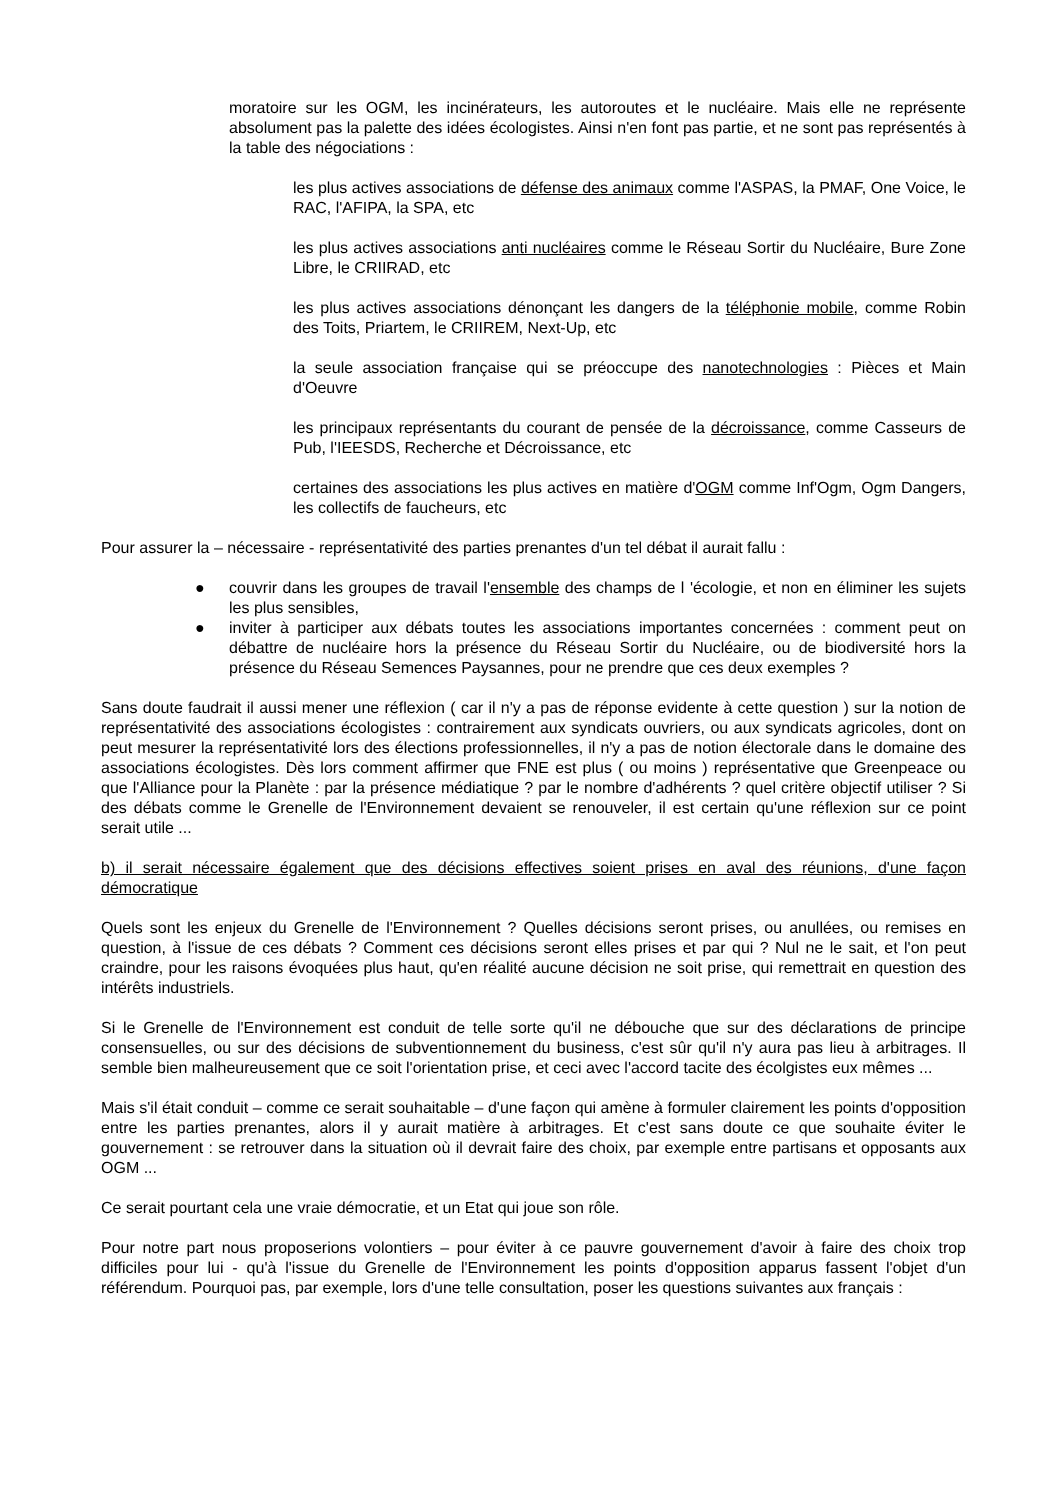moratoire sur les OGM, les incinérateurs, les autoroutes et le nucléaire. Mais elle ne représente absolument pas la palette des idées écologistes. Ainsi n'en font pas partie, et ne sont pas représentés à la table des négociations :
les plus actives associations de défense des animaux comme l'ASPAS, la PMAF, One Voice, le RAC, l'AFIPA, la SPA, etc
les plus actives associations anti nucléaires comme le Réseau Sortir du Nucléaire, Bure Zone Libre, le CRIIRAD, etc
les plus actives associations dénonçant les dangers de la téléphonie mobile, comme Robin des Toits, Priartem, le CRIIREM, Next-Up, etc
la seule association française qui se préoccupe des nanotechnologies : Pièces et Main d'Oeuvre
les principaux représentants du courant de pensée de la décroissance, comme Casseurs de Pub, l'IEESDS, Recherche et Décroissance, etc
certaines des associations les plus actives en matière d'OGM comme Inf'Ogm, Ogm Dangers, les collectifs de faucheurs, etc
Pour assurer la – nécessaire - représentativité des parties prenantes d'un tel débat il aurait fallu :
● couvrir dans les groupes de travail l'ensemble des champs de l 'écologie, et non en éliminer les sujets les plus sensibles,
● inviter à participer aux débats toutes les associations importantes concernées : comment peut on débattre de nucléaire hors la présence du Réseau Sortir du Nucléaire, ou de biodiversité hors la présence du Réseau Semences Paysannes, pour ne prendre que ces deux exemples ?
Sans doute faudrait il aussi mener une réflexion ( car il n'y a pas de réponse evidente à cette question ) sur la notion de représentativité des associations écologistes : contrairement aux syndicats ouvriers, ou aux syndicats agricoles, dont on peut mesurer la représentativité lors des élections professionnelles, il n'y a pas de notion électorale dans le domaine des associations écologistes. Dès lors comment affirmer que FNE est plus ( ou moins ) représentative que Greenpeace ou que l'Alliance pour la Planète : par la présence médiatique ? par le nombre d'adhérents ? quel critère objectif utiliser ? Si des débats comme le Grenelle de l'Environnement devaient se renouveler, il est certain qu'une réflexion sur ce point serait utile ...
b) il serait nécessaire également que des décisions effectives soient prises en aval des réunions, d'une façon démocratique
Quels sont les enjeux du Grenelle de l'Environnement ? Quelles décisions seront prises, ou anullées, ou remises en question, à l'issue de ces débats ? Comment ces décisions seront elles prises et par qui ? Nul ne le sait, et l'on peut craindre, pour les raisons évoquées plus haut, qu'en réalité aucune décision ne soit prise, qui remettrait en question des intérêts industriels.
Si le Grenelle de l'Environnement est conduit de telle sorte qu'il ne débouche que sur des déclarations de principe consensuelles, ou sur des décisions de subventionnement du business, c'est sûr qu'il n'y aura pas lieu à arbitrages. Il semble bien malheureusement que ce soit l'orientation prise, et ceci avec l'accord tacite des écolgistes eux mêmes ...
Mais s'il était conduit – comme ce serait souhaitable – d'une façon qui amène à formuler clairement les points d'opposition entre les parties prenantes, alors il y aurait matière à arbitrages. Et c'est sans doute ce que souhaite éviter le gouvernement : se retrouver dans la situation où il devrait faire des choix, par exemple entre partisans et opposants aux OGM ...
Ce serait pourtant cela une vraie démocratie, et un Etat qui joue son rôle.
Pour notre part nous proposerions volontiers – pour éviter à ce pauvre gouvernement d'avoir à faire des choix trop difficiles pour lui - qu'à l'issue du Grenelle de l'Environnement les points d'opposition apparus fassent l'objet d'un référendum. Pourquoi pas, par exemple, lors d'une telle consultation, poser les questions suivantes aux français :